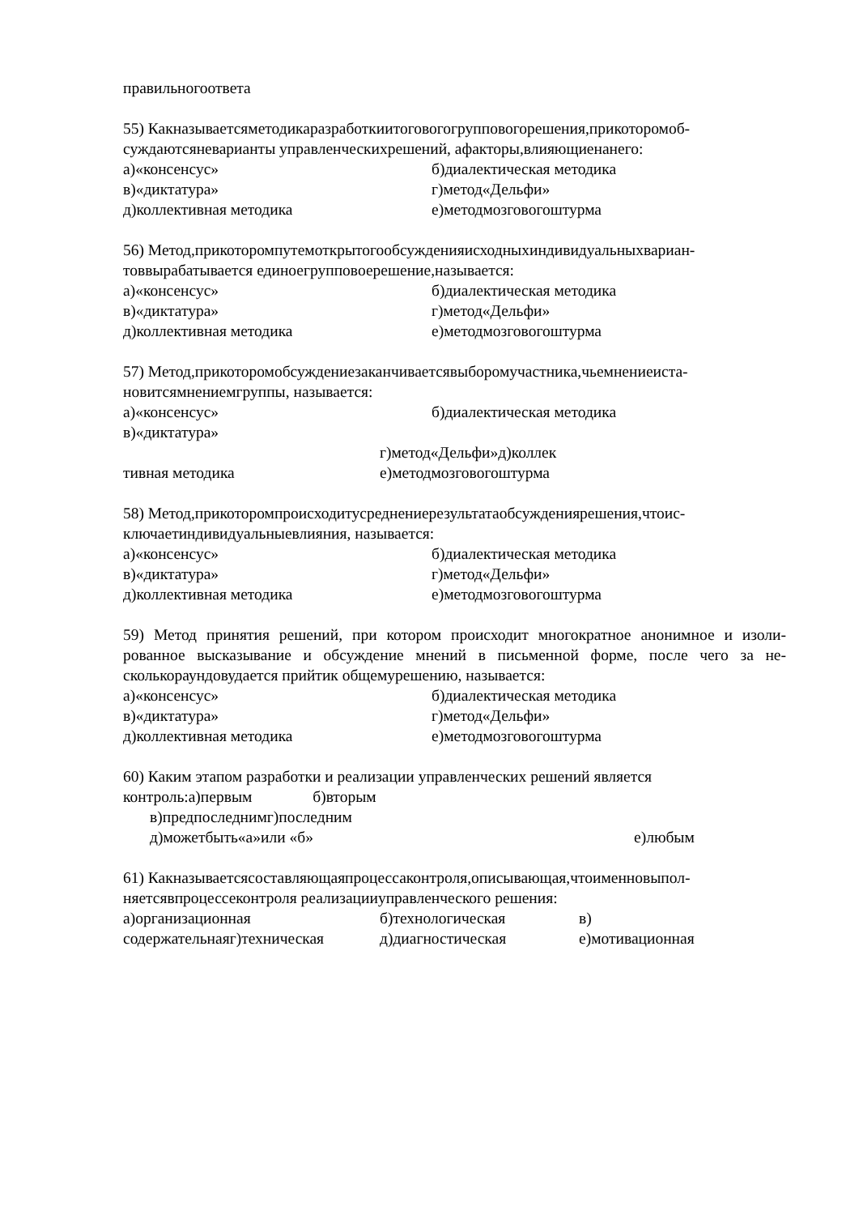правильногоответа
55) Какназываетсяметодикаразработкиитоговогогрупповогорешения,прикоторомоб-суждаютсяневарианты управленческихрешений, афакторы,влияющиенанего:
а)«консенсус» б)диалектическая методика
в)«диктатура» г)метод«Дельфи»
д)коллективная методика е)методмозговогоштурма
56) Метод,прикоторомпутемоткрытогообсужденияисходныхиндивидуальныхвариан-товвырабатывается единоегрупповоерешение,называется:
а)«консенсус» б)диалектическая методика
в)«диктатура» г)метод«Дельфи»
д)коллективная методика е)методмозговогоштурма
57) Метод,прикоторомобсуждениезаканчиваетсявыборомучастника,чьемнениеиста-новитсямнениемгруппы, называется:
а)«консенсус» б)диалектическая методика
в)«диктатура»
г)метод«Дельфи»д)коллек
тивная методика е)методмозговогоштурма
58) Метод,прикоторомпроисходитусреднениерезультатаобсуждениярешения,чтоис-ключаетиндивидуальныевлияния, называется:
а)«консенсус» б)диалектическая методика
в)«диктатура» г)метод«Дельфи»
д)коллективная методика е)методмозговогоштурма
59) Метод принятия решений, при котором происходит многократное анонимное и изоли-рованное высказывание и обсуждение мнений в письменной форме, после чего за не-сколькораундовудается прийтик общемурешению, называется:
а)«консенсус» б)диалектическая методика
в)«диктатура» г)метод«Дельфи»
д)коллективная методика е)методмозговогоштурма
60) Каким этапом разработки и реализации управленческих решений является
контроль:а)первым б)вторым
в)предпоследнимг)последним
д)можетбыть«а»или «б» е)любым
61) Какназываетсясоставляющаяпроцессаконтроля,описывающая,чтоименновыпол-няетсявпроцессеконтроля реализацииуправленческого решения:
а)организационная б)технологическая в)
содержательнаяг)техническая д)диагностическая е)мотивационная